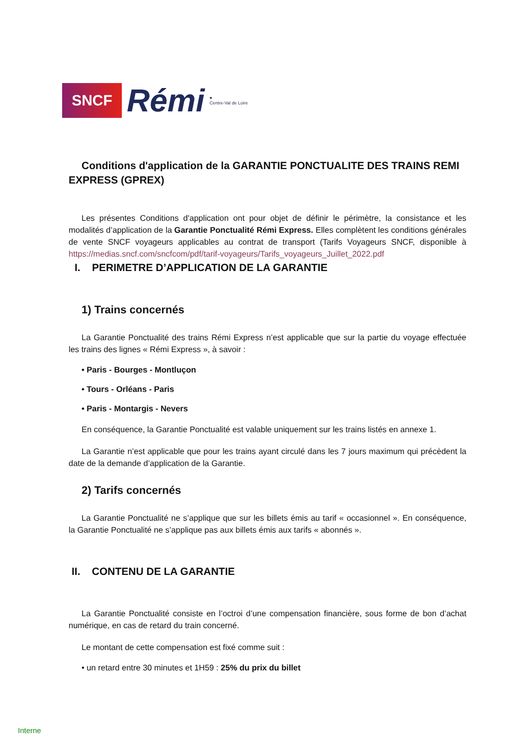SNCF
Rémi
♥
Centre-Val de Loire
Conditions d'application de la GARANTIE PONCTUALITE DES TRAINS REMI EXPRESS (GPREX)
Les présentes Conditions d'application ont pour objet de définir le périmètre, la consistance et les modalités d’application de la Garantie Ponctualité Rémi Express. Elles complètent les conditions générales de vente SNCF voyageurs applicables au contrat de transport (Tarifs Voyageurs SNCF, disponible à https://medias.sncf.com/sncfcom/pdf/tarif-voyageurs/Tarifs_voyageurs_Juillet_2022.pdf
I. PERIMETRE D’APPLICATION DE LA GARANTIE
1) Trains concernés
La Garantie Ponctualité des trains Rémi Express n’est applicable que sur la partie du voyage effectuée les trains des lignes « Rémi Express », à savoir :
• Paris - Bourges - Montluçon
• Tours - Orléans - Paris
• Paris - Montargis - Nevers
En conséquence, la Garantie Ponctualité est valable uniquement sur les trains listés en annexe 1.
La Garantie n’est applicable que pour les trains ayant circulé dans les 7 jours maximum qui précèdent la date de la demande d’application de la Garantie.
2) Tarifs concernés
La Garantie Ponctualité ne s’applique que sur les billets émis au tarif « occasionnel ». En conséquence, la Garantie Ponctualité ne s’applique pas aux billets émis aux tarifs « abonnés ».
II. CONTENU DE LA GARANTIE
La Garantie Ponctualité consiste en l’octroi d’une compensation financière, sous forme de bon d’achat numérique, en cas de retard du train concerné.
Le montant de cette compensation est fixé comme suit :
• un retard entre 30 minutes et 1H59 : 25% du prix du billet
Interne